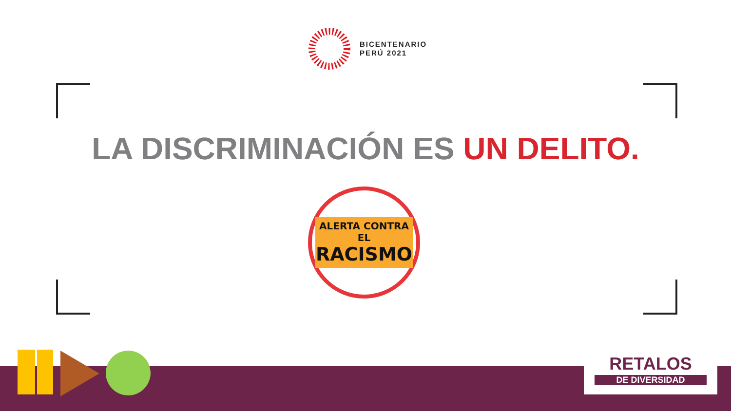BICENTENARIO
PERÚ 2021
LA DISCRIMINACIÓN ES UN DELITO.
ALERTA CONTRA EL
RACISMO
RETALOS
DE DIVERSIDAD